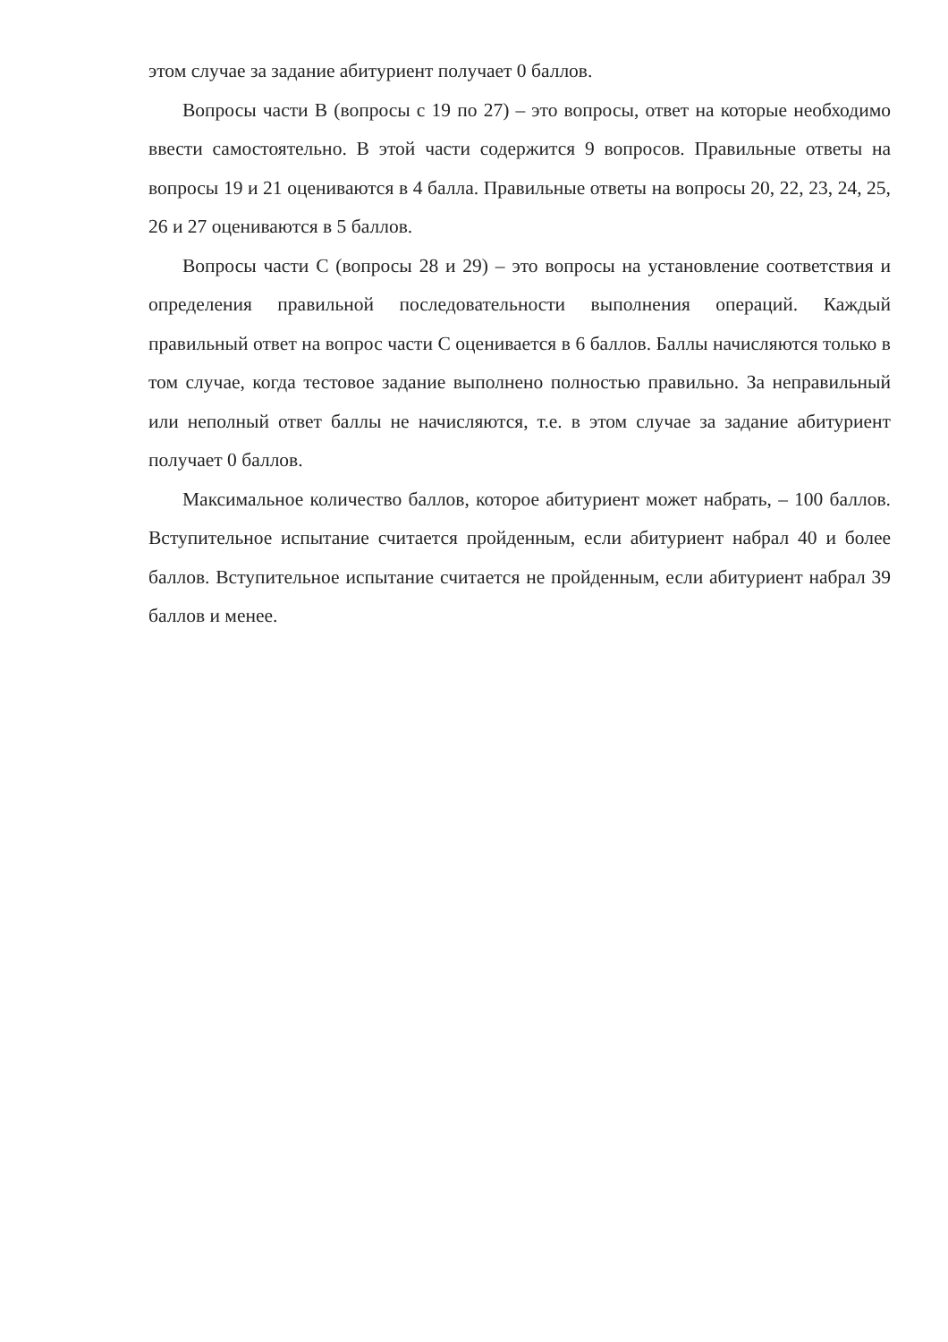этом случае за задание абитуриент получает 0 баллов.
Вопросы части В (вопросы с 19 по 27) – это вопросы, ответ на которые необходимо ввести самостоятельно. В этой части содержится 9 вопросов. Правильные ответы на вопросы 19 и 21 оцениваются в 4 балла. Правильные ответы на вопросы 20, 22, 23, 24, 25, 26 и 27 оцениваются в 5 баллов.
Вопросы части С (вопросы 28 и 29) – это вопросы на установление соответствия и определения правильной последовательности выполнения операций. Каждый правильный ответ на вопрос части С оценивается в 6 баллов. Баллы начисляются только в том случае, когда тестовое задание выполнено полностью правильно. За неправильный или неполный ответ баллы не начисляются, т.е. в этом случае за задание абитуриент получает 0 баллов.
Максимальное количество баллов, которое абитуриент может набрать, – 100 баллов. Вступительное испытание считается пройденным, если абитуриент набрал 40 и более баллов. Вступительное испытание считается не пройденным, если абитуриент набрал 39 баллов и менее.